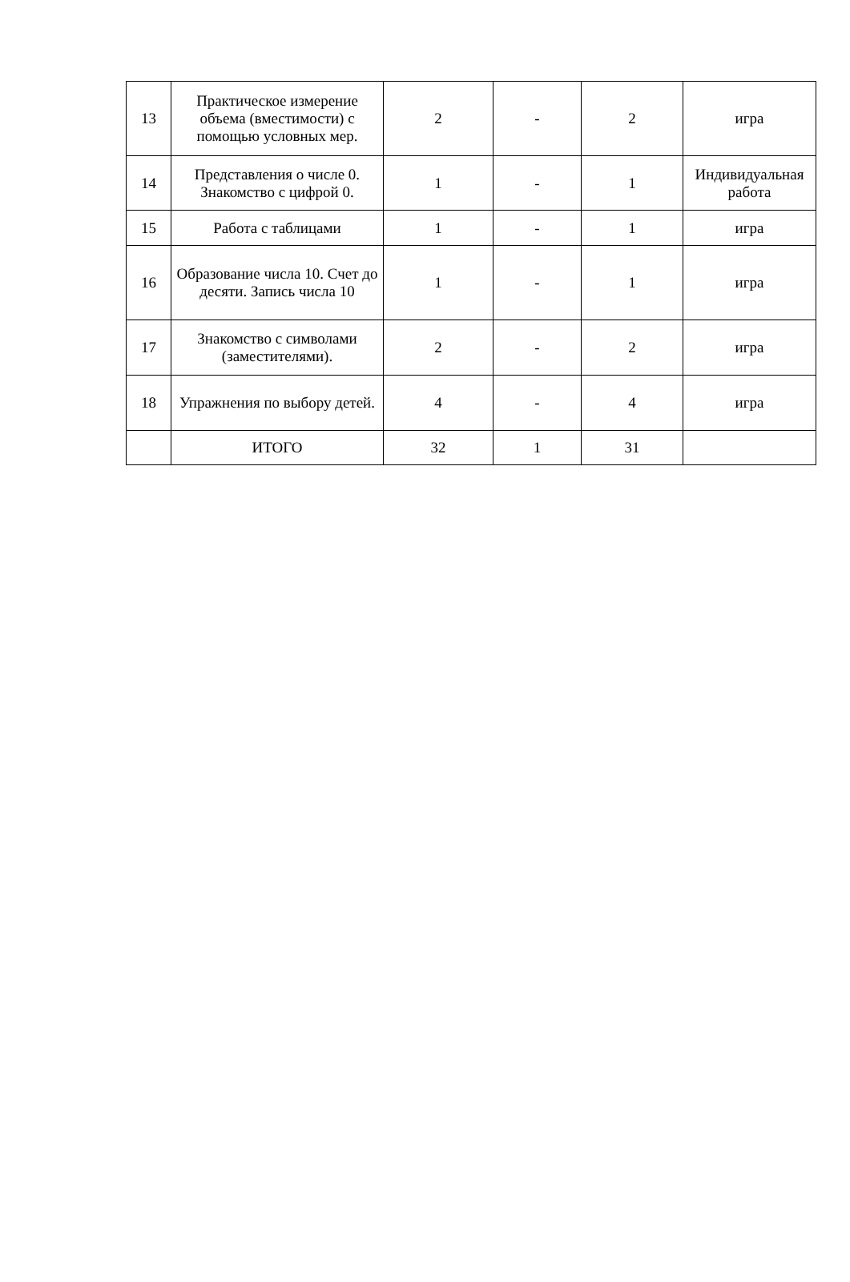| 13 | Практическое измерение объема (вместимости) с помощью условных мер. | 2 | - | 2 | игра |
| 14 | Представления о числе 0. Знакомство с цифрой 0. | 1 | - | 1 | Индивидуальная работа |
| 15 | Работа с таблицами | 1 | - | 1 | игра |
| 16 | Образование числа 10. Счет до десяти. Запись числа 10 | 1 | - | 1 | игра |
| 17 | Знакомство с символами (заместителями). | 2 | - | 2 | игра |
| 18 | Упражнения по выбору детей. | 4 | - | 4 | игра |
| | ИТОГО | 32 | 1 | 31 | |